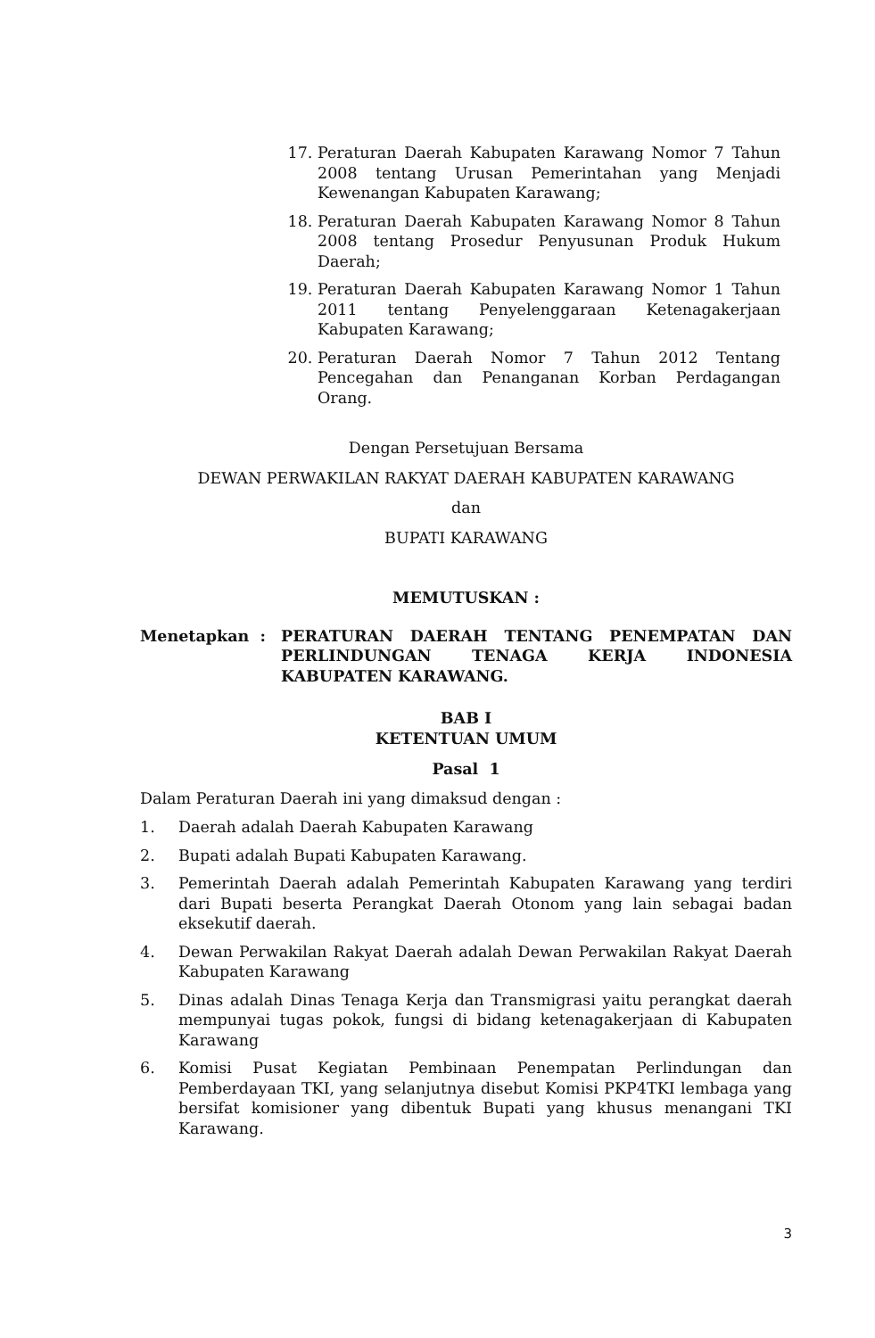17. Peraturan Daerah Kabupaten Karawang Nomor 7 Tahun 2008 tentang Urusan Pemerintahan yang Menjadi Kewenangan Kabupaten Karawang;
18. Peraturan Daerah Kabupaten Karawang Nomor 8 Tahun 2008 tentang Prosedur Penyusunan Produk Hukum Daerah;
19. Peraturan Daerah Kabupaten Karawang Nomor 1 Tahun 2011 tentang Penyelenggaraan Ketenagakerjaan Kabupaten Karawang;
20. Peraturan Daerah Nomor 7 Tahun 2012 Tentang Pencegahan dan Penanganan Korban Perdagangan Orang.
Dengan Persetujuan Bersama
DEWAN PERWAKILAN RAKYAT DAERAH KABUPATEN KARAWANG
dan
BUPATI KARAWANG
MEMUTUSKAN :
Menetapkan : PERATURAN DAERAH TENTANG PENEMPATAN DAN PERLINDUNGAN TENAGA KERJA INDONESIA KABUPATEN KARAWANG.
BAB I
KETENTUAN UMUM
Pasal 1
Dalam Peraturan Daerah ini yang dimaksud dengan :
1. Daerah adalah Daerah Kabupaten Karawang
2. Bupati adalah Bupati Kabupaten Karawang.
3. Pemerintah Daerah adalah Pemerintah Kabupaten Karawang yang terdiri dari Bupati beserta Perangkat Daerah Otonom yang lain sebagai badan eksekutif daerah.
4. Dewan Perwakilan Rakyat Daerah adalah Dewan Perwakilan Rakyat Daerah Kabupaten Karawang
5. Dinas adalah Dinas Tenaga Kerja dan Transmigrasi yaitu perangkat daerah mempunyai tugas pokok, fungsi di bidang ketenagakerjaan di Kabupaten Karawang
6. Komisi Pusat Kegiatan Pembinaan Penempatan Perlindungan dan Pemberdayaan TKI, yang selanjutnya disebut Komisi PKP4TKI lembaga yang bersifat komisioner yang dibentuk Bupati yang khusus menangani TKI Karawang.
3